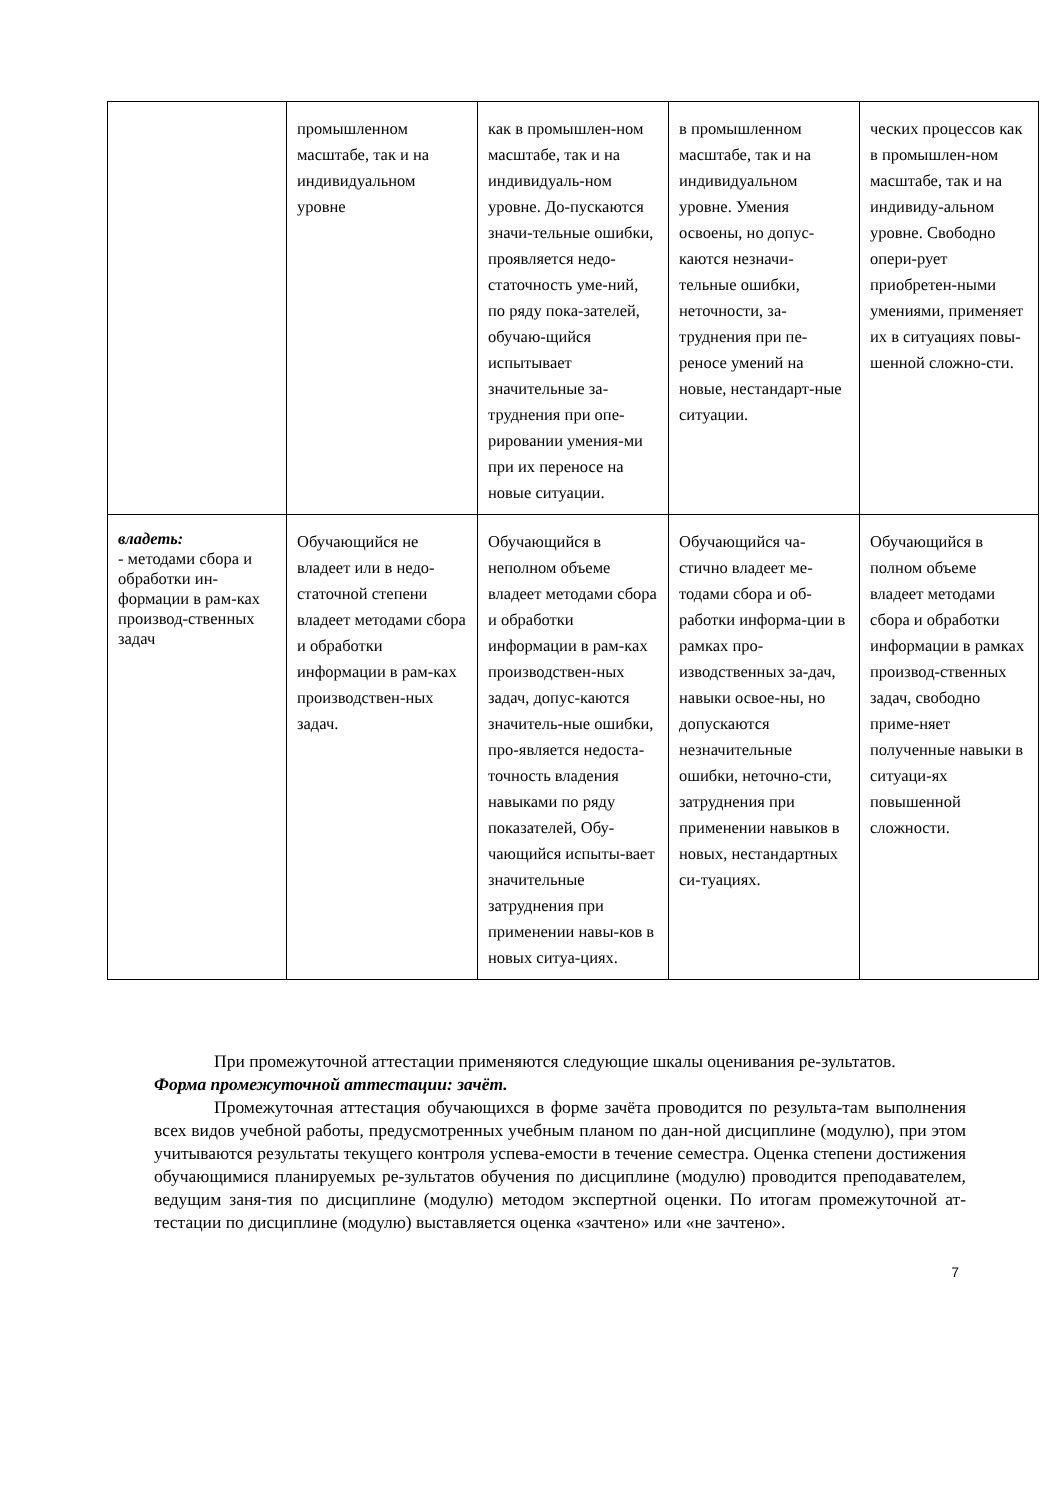| | промышленном масштабе, так и на индивидуальном уровне | как в промышлен-ном масштабе, так и на индивидуаль-ном уровне. До-пускаются значи-тельные ошибки, проявляется недо-статочность уме-ний, по ряду пока-зателей, обучаю-щийся испытывает значительные за-труднения при опе-рировании умения-ми при их переносе на новые ситуации. | в промышленном масштабе, так и на индивидуальном уровне. Умения освоены, но допус-каются незначи-тельные ошибки, неточности, за-труднения при пе-реносе умений на новые, нестандарт-ные ситуации. | ческих процессов как в промышлен-ном масштабе, так и на индивиду-альном уровне. Свободно опери-рует приобретен-ными умениями, применяет их в ситуациях повы-шенной сложно-сти. |
| владеть: - методами сбора и обработки ин-формации в рам-ках производ-ственных задач | Обучающийся не владеет или в недо-статочной степени владеет методами сбора и обработки информации в рам-ках производствен-ных задач. | Обучающийся в неполном объеме владеет методами сбора и обработки информации в рам-ках производствен-ных задач, допус-каются значитель-ные ошибки, про-является недоста-точность владения навыками по ряду показателей, Обу-чающийся испыты-вает значительные затруднения при применении навы-ков в новых ситуа-циях. | Обучающийся ча-стично владеет ме-тодами сбора и об-работки информа-ции в рамках про-изводственных за-дач, навыки освое-ны, но допускаются незначительные ошибки, неточно-сти, затруднения при применении навыков в новых, нестандартных си-туациях. | Обучающийся в полном объеме владеет методами сбора и обработки информации в рамках производ-ственных задач, свободно приме-няет полученные навыки в ситуаци-ях повышенной сложности. |
При промежуточной аттестации применяются следующие шкалы оценивания ре-зультатов.
Форма промежуточной аттестации: зачёт.
Промежуточная аттестация обучающихся в форме зачёта проводится по результа-там выполнения всех видов учебной работы, предусмотренных учебным планом по дан-ной дисциплине (модулю), при этом учитываются результаты текущего контроля успева-емости в течение семестра. Оценка степени достижения обучающимися планируемых ре-зультатов обучения по дисциплине (модулю) проводится преподавателем, ведущим заня-тия по дисциплине (модулю) методом экспертной оценки. По итогам промежуточной ат-тестации по дисциплине (модулю) выставляется оценка «зачтено» или «не зачтено».
7